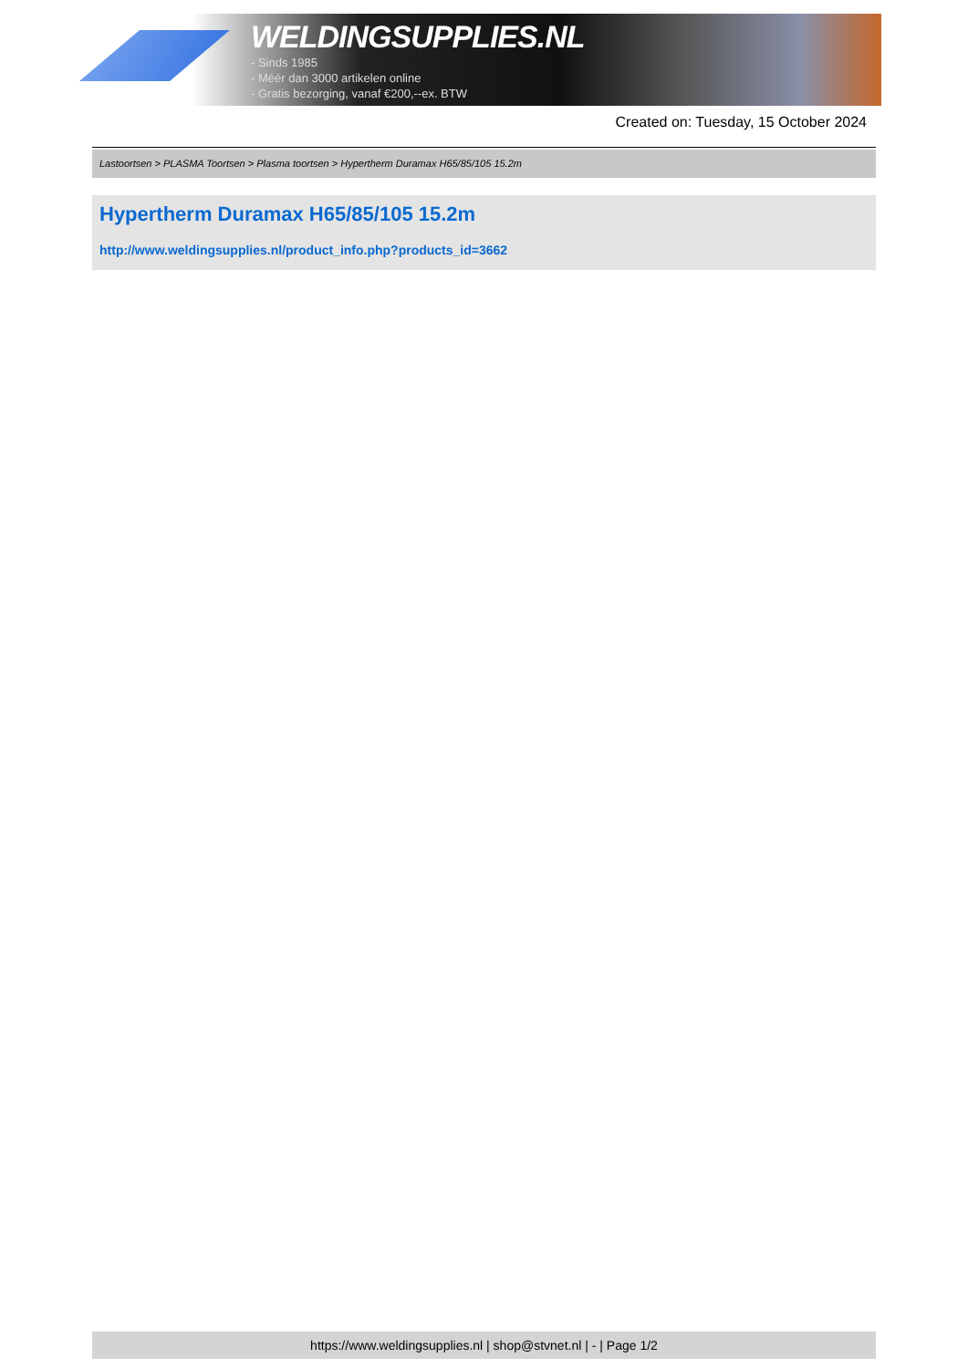WELDINGSUPPLIES.NL
- Sinds 1985
- Méér dan 3000 artikelen online
- Gratis bezorging, vanaf €200,--ex. BTW
Created on: Tuesday, 15 October 2024
Lastoortsen > PLASMA Toortsen > Plasma toortsen > Hypertherm Duramax H65/85/105 15.2m
Hypertherm Duramax H65/85/105 15.2m
http://www.weldingsupplies.nl/product_info.php?products_id=3662
https://www.weldingsupplies.nl | shop@stvnet.nl | - | Page 1/2